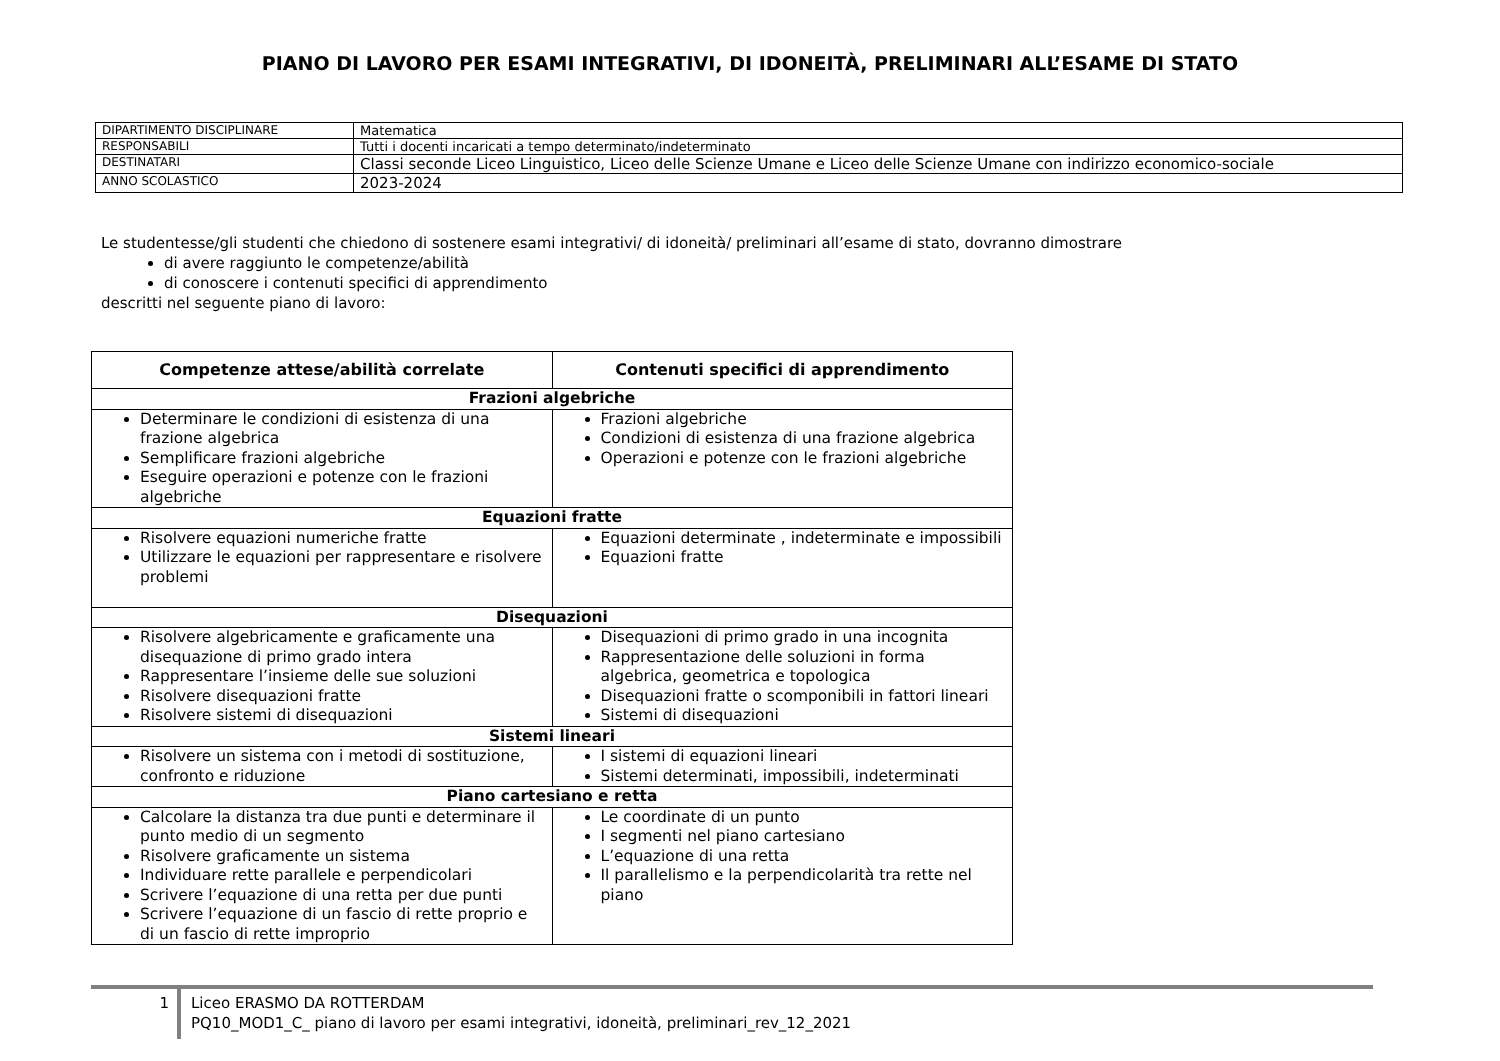PIANO DI LAVORO PER ESAMI INTEGRATIVI, DI IDONEITÀ, PRELIMINARI ALL’ESAME DI STATO
| DIPARTIMENTO DISCIPLINARE | Matematica |
| RESPONSABILI | Tutti i docenti incaricati a tempo determinato/indeterminato |
| DESTINATARI | Classi seconde Liceo Linguistico, Liceo delle Scienze Umane e Liceo delle Scienze Umane con indirizzo economico-sociale |
| ANNO SCOLASTICO | 2023-2024 |
Le studentesse/gli studenti che chiedono di sostenere esami integrativi/ di idoneità/ preliminari all’esame di stato, dovranno dimostrare
di avere raggiunto le competenze/abilità
di conoscere i contenuti specifici di apprendimento
descritti nel seguente piano di lavoro:
| Competenze attese/abilità correlate | Contenuti specifici di apprendimento |
| --- | --- |
| Frazioni algebriche | |
| Determinare le condizioni di esistenza di una frazione algebrica Semplificare frazioni algebriche Eseguire operazioni e potenze con le frazioni algebriche | Frazioni algebriche Condizioni di esistenza di una frazione algebrica Operazioni e potenze con le frazioni algebriche |
| Equazioni fratte | |
| Risolvere equazioni numeriche fratte Utilizzare le equazioni per rappresentare e risolvere problemi | Equazioni determinate , indeterminate e impossibili Equazioni fratte |
| Disequazioni | |
| Risolvere algebricamente e graficamente una disequazione di primo grado intera Rappresentare l’insieme delle sue soluzioni Risolvere disequazioni fratte Risolvere sistemi di disequazioni | Disequazioni di primo grado in una incognita Rappresentazione delle soluzioni in forma algebrica, geometrica e topologica Disequazioni fratte o scomponibili in fattori lineari Sistemi di disequazioni |
| Sistemi lineari | |
| Risolvere un sistema con i metodi di sostituzione, confronto e riduzione | I sistemi di equazioni lineari Sistemi determinati, impossibili, indeterminati |
| Piano cartesiano e retta | |
| Calcolare la distanza tra due punti e determinare il punto medio di un segmento Risolvere graficamente un sistema Individuare rette parallele e perpendicolari Scrivere l’equazione di una retta per due punti Scrivere l’equazione di un fascio di rette proprio e di un fascio di rette improprio | Le coordinate di un punto I segmenti nel piano cartesiano L’equazione di una retta Il parallelismo e la perpendicolarità tra rette nel piano |
1 Liceo ERASMO DA ROTTERDAM
PQ10_MOD1_C_ piano di lavoro per esami integrativi, idoneità, preliminari_rev_12_2021